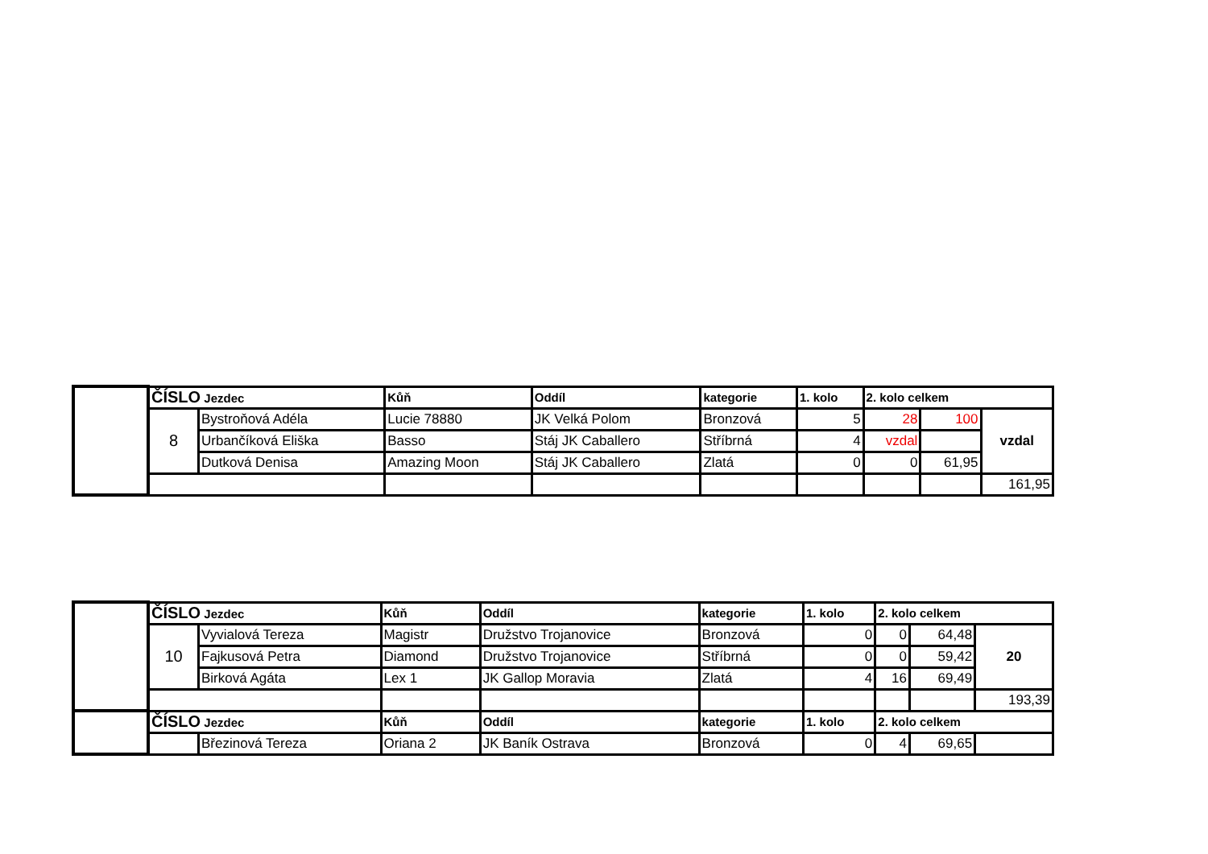| | ČÍSLO Jezdec | | Kůň | Oddíl | kategorie | 1. kolo | 2. kolo celkem | | |
| | 8 | Bystroňová Adéla | Lucie 78880 | JK Velká Polom | Bronzová | 5 | 28 | 100 | vzdal |
| | | Urbančíková Eliška | Basso | Stáj JK Caballero | Stříbrná | 4 | vzdal | | |
| | | Dutková Denisa | Amazing Moon | Stáj JK Caballero | Zlatá | 0 | 0 | 61,95 | |
| | | | | | | | | | 161,95 |
| | ČÍSLO Jezdec | | Kůň | Oddíl | kategorie | 1. kolo | 2. kolo celkem | | |
| | 10 | Vyvialová Tereza | Magistr | Družstvo Trojanovice | Bronzová | 0 | 0 | 64,48 | 20 |
| | | Fajkusová Petra | Diamond | Družstvo Trojanovice | Stříbrná | 0 | 0 | 59,42 | |
| | | Birková Agáta | Lex 1 | JK Gallop Moravia | Zlatá | 4 | 16 | 69,49 | |
| | | | | | | | | | 193,39 |
| | ČÍSLO Jezdec | | Kůň | Oddíl | kategorie | 1. kolo | 2. kolo celkem | | |
| | | Březinová Tereza | Oriana 2 | JK Baník Ostrava | Bronzová | 0 | 4 | 69,65 | |